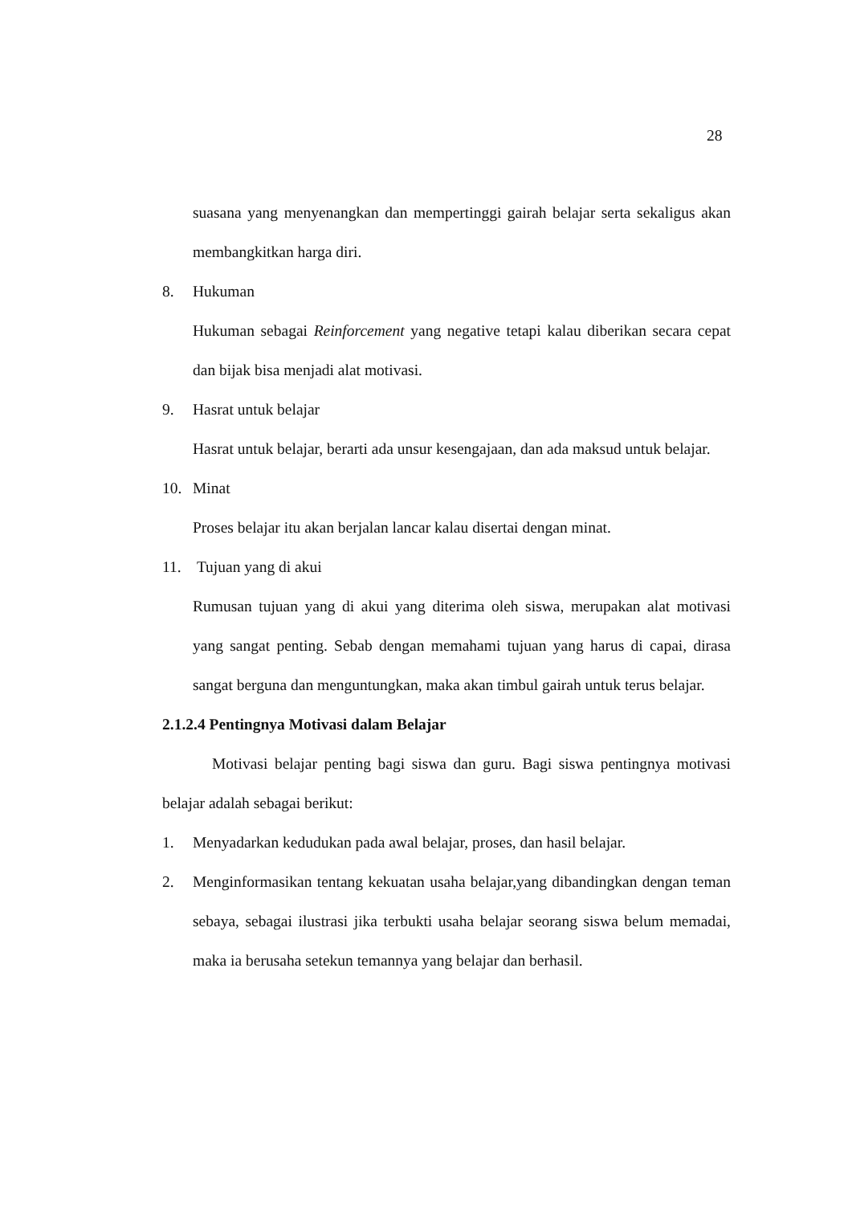28
suasana yang menyenangkan dan mempertinggi gairah belajar serta sekaligus akan membangkitkan harga diri.
8. Hukuman
Hukuman sebagai Reinforcement yang negative tetapi kalau diberikan secara cepat dan bijak bisa menjadi alat motivasi.
9. Hasrat untuk belajar
Hasrat untuk belajar, berarti ada unsur kesengajaan, dan ada maksud untuk belajar.
10. Minat
Proses belajar itu akan berjalan lancar kalau disertai dengan minat.
11. Tujuan yang di akui
Rumusan tujuan yang di akui yang diterima oleh siswa, merupakan alat motivasi yang sangat penting. Sebab dengan memahami tujuan yang harus di capai, dirasa sangat berguna dan menguntungkan, maka akan timbul gairah untuk terus belajar.
2.1.2.4 Pentingnya Motivasi dalam Belajar
Motivasi belajar penting bagi siswa dan guru. Bagi siswa pentingnya motivasi belajar adalah sebagai berikut:
1. Menyadarkan kedudukan pada awal belajar, proses, dan hasil belajar.
2. Menginformasikan tentang kekuatan usaha belajar,yang dibandingkan dengan teman sebaya, sebagai ilustrasi jika terbukti usaha belajar seorang siswa belum memadai, maka ia berusaha setekun temannya yang belajar dan berhasil.